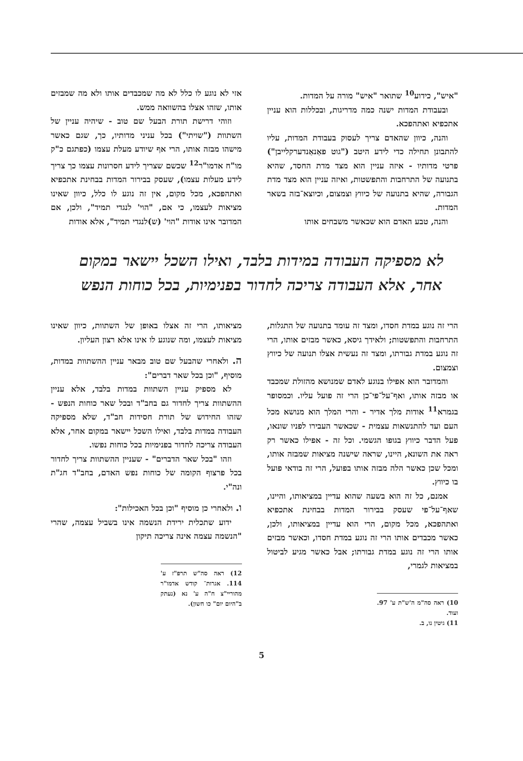"איש", כידוע<sup>10</sup> שתואר "איש" מורה על המדות.
ובעבודת המדות ישנה כמה מדריגות, ובכללות הוא עניין אתכפיא ואתהפכא.
והנה, כיוון שהאדם צריך לעסוק בעבודת המדות, עליו להתבונן תחילה כדי לידע היטב ("גוט פאַנאַנדערקלייבן") פרטי מדותיו - איזה עניין הוא מצד מדת החסד, שהיא בתנועה של התרחבות והתפשטות, ואיזה עניין הוא מצד מדת הגבורה, שהיא בתנועה של כיווץ וצמצום, וכיוצא־בזה בשאר המדות.
והנה, טבע האדם הוא שכאשר משבחים אותו
אזי לא נוגע לו כלל לא מה שמכבדים אותו ולא מה שמבזים אותו, שזהו אצלו בהשוואה ממש.
וזוהי דרישת תורת הבעל שם טוב - שיהיה עניין של השתוות ("שויתי") בכל עניני מדותיו, כך, שגם כאשר מישהו מבזה אותו, הרי אף שיודע מעלת עצמו (כפתגם כ"ק מו"ח אדמו"ר<sup>12</sup> שכשם שצריך לידע חסרונות עצמו כך צריך לידע מעלות עצמו), שעסק בבירור המדות בבחינת אתכפיא ואתהפכא, מכל מקום, אין זה נוגע לו כלל, כיוון שאינו מציאות לעצמו, כי אם, "הוי' לנגדי תמיד", ולכן, אם המדובר אינו אודות "הוי' (ש)לנגדי תמיד", אלא אודות
לא מספיקה העבודה במידות בלבד, ואילו השכל יישאר במקום אחר, אלא העבודה צריכה לחדור בפנימיות, בכל כוחות הנפש
הרי זה נוגע במדת חסדו, ומצד זה עומד בתנועה של התגלות, התרחבות והתפשטות; ולאידך גיסא, כאשר מבזים אותו, הרי זה נוגע במדת גבורתו, ומצד זה נעשית אצלו תנועה של כיווץ וצמצום.
והמדובר הוא אפילו בנוגע לאדם שמנושא מהזולת שמכבד או מבזה אותו, ואף־על־פי־כן הרי זה פועל עליו. וכמסופר בגמרא<sup>11</sup> אודות מלך אדיר - והרי המלך הוא מנושא מכל העם ועד להתנשאות עצמית - שכאשר העבירו לפניו שונאו, פעל הדבר כיווץ בגופו הגשמי. וכל זה - אפילו כאשר רק ראה את השונא, היינו, שראה שישנה מציאות שמבזה אותו, ומכל שכן כאשר הלה מבזה אותו בפועל, הרי זה בודאי פועל בו כיווץ.
אמנם, כל זה הוא בשעה שהוא עדיין במציאותו, והיינו, שאף־על־פי שעסק בבירור המדות בבחינת אתכפיא ואתהפכא, מכל מקום, הרי הוא עדיין במציאותו, ולכן, כאשר מכבדים אותו הרי זה נוגע במדת חסדו, וכאשר מבזים אותו הרי זה נוגע במדת גבורתו; אבל כאשר מגיע לביטול במציאות לגמרי,
10) ראה סה"מ ה'ש"ת ע' 97. ועוד.
11) גיטין נו, ב.
מציאותו, הרי זה אצלו באופן של השתוות, כיוון שאינו מציאות לעצמו, ומה שנוגע לו אינו אלא רצון העליון.
ה. ולאחרי שהבעל שם טוב מבאר עניין ההשתוות במדות, מוסיף, "וכן בכל שאר דברים":
לא מספיק עניין השתוות במדות בלבד, אלא עניין ההשתוות צריך לחדור גם בחב"ד ובכל שאר כוחות הנפש - שזהו החידוש של תורת חסידות חב"ד, שלא מספיקה העבודה במדות בלבד, ואילו השכל יישאר במקום אחר, אלא העבודה צריכה לחדור בפנימיות בכל כוחות נפשו.
וזהו "בכל שאר הדברים" - שעניין ההשתוות צריך לחדור בכל פרצוף הקומה של כוחות נפש האדם, בחב"ד חג"ת ונה"י.
ו. ולאחרי כן מוסיף "וכן בכל האכילות":
ידוע שתכלית ירידת הנשמה אינו בשביל עצמה, שהרי "הנשמה עצמה אינה צריכה תיקון
12) ראה סה"ש תרפ"ז ע' 114. אגרות־ קודש אדמו"ר מהוריי"צ ח"ה ע' נא (נעתק ב"היום יום" כו חשון).
5